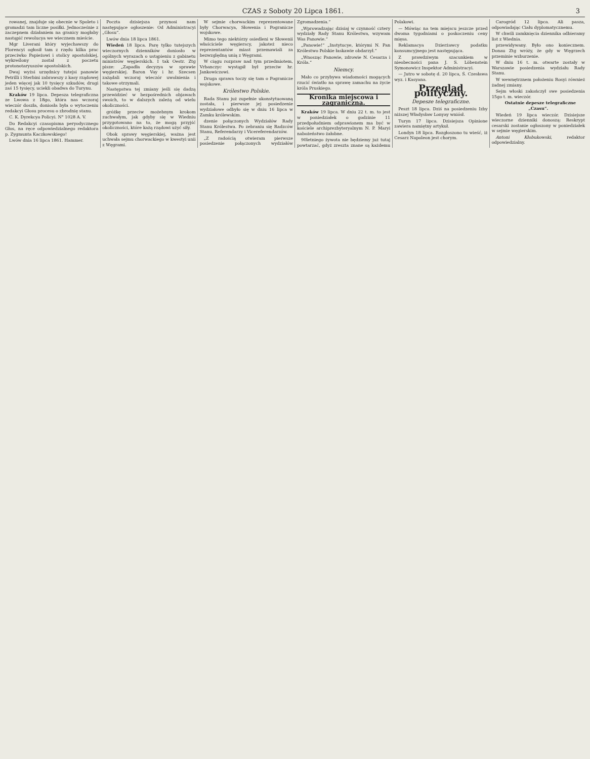CZAS z Soboty 20 Lipca 1861. 3
rowanej, znajduje się obecnie w Spoleto i gromadzi tam liczne posiłki. Jednocześnie z zaczepnem działaniem na granicy mogłaby nastąpić rewolucya we wiecznem mieście.
Mgr Liverani który wyjechawszy do Florencyi ogłosił tam z rzędu kilka prac przeciwko Papieżowi i stolicy apostolskiej, wykreślony został z poczetu protonotaryuszów apostolskich.
Dwaj wyżsi urzędnicy tutejsi panowie Petrilli i Sterbini zabrawszy z kasy rządowej jeden więcej jak 10 tysięcy szkudów, drugi zaś 15 tysięcy, uciekli obadwa do Turynu.
Kraków 19 lipca. Depesza telegraficzna ze Lwowa z 18go, która nas wczoraj wieczór doszła, doniosła była o wytoczeniu redakcyi Głosu procesu o zbrodnię stanu.
C. K. Dyrekcya Policyi. N° 1028 A. V.
Do Redakcyi czasopisma peryodycznego Głos, na ręce odpowiedzialnego redaktora p. Zygmunta Kaczkowskiego!
Lwów dnia 16 lipca 1861. Hammer.
Poczta dzisiejsza przynosi nam następujące ogłoszenie: Od Administracyi „Głosu“.
Lwów dnia 18 lipca 1861.
Wiedeń 18 lipca. Parę tylko tutejszych wieczornych dzienników doniosło w ogólnych wyrazach o ustąpieniu z gabinetu ministrów węgierskich. I tak Oestr. Ztg pisze: „Zapadła decyzya w sprawie węgierskiej. Baron Vay i hr. Szecsen zażądali wczoraj wieczór uwolnienia i takowe otrzymali.
Następstwa tej zmiany jeśli się dadzą przewidzieć w bezpośrednich objawach swoich, to w dalszych zależą od wielu okoliczności.
gróżkę przeciw możebnym krokom zuchwałym, jak gdyby się w Wiedniu przygotowano na to, że mogą przyjść okoliczności, które każą rządowi użyć siły.
Obok sprawy węgierskiej, ważna jest uchwała sejmu chorwackiego w kwestyi unii z Węgrami.
W sejmie chorwackim reprezentowane były Chorwacya, Słowenia i Pogranicze wojskowe.
Mimo tego niektórzy osiedleni w Słowenii właściciele węgierscy, jakoteż nieco reprezentantów miast przemawiali za bezwzględną unią z Węgrami.
W ciągu rozpraw nad tym przedmiotem, Vrbanczyc wystąpił był przeciw hr. Jankowiczowi.
Druga sprawa toczy się tam o Pogranicze wojskowe.
Królestwo Polskie.
Rada Stanu już zupełnie ukonstytuowaną została, i pierwsze jej posiedzenie wydziałowe odbyło się w dniu 16 lipca w Zamku królewskim.
dzenie połączonych Wydziałów Rady Stanu Królestwa. Po zebraniu się Radzców Stanu, Referendarzy i Vicereferendarzów.
„Z radością otwieram pierwsze posiedzenie połączonych wydziałów Zgromadzenia.“
„Wprowadzając dzisiaj w czynność cztery wydziały Rady Stanu Królestwa, wzywam Was Panowie.“
„Panowie!“ „Instytucye, którymi N. Pan Królestwo Polskie łaskawie obdarzył.“
„Wnosząc Panowie, zdrowie N. Cesarza i Króla.“
Niemcy.
Mało co przybywa wiadomości mogących rzucić światło na sprawę zamachu na życie króla Pruskiego.
Kronika miejscowa i zagraniczna.
Kraków 19 lipca. W dniu 22 t. m. to jest w poniedziałek o godzinie 11 przedpołudniem odprawionem ma być w kościele archiprezbyteryalnym N. P. Maryi nabożeństwo żałobne.
90letniego żywota nie będziemy już tutaj powtarzać, gdyż zreszta znane są każdemu Polakowi.
— Mówiąc na tem miejscu jeszcze przed dwoma tygodniami o poskoczeniu ceny mięsa.
Reklamacya Dzierżawcy podatku konsumcyjnego jest następująca.
Z prawdziwym szacunkiem w nieobecności pana J. S. Löbenstein Symonowicz Inspektor Administracyi.
— Jutro w sobotę d. 20 lipca, Ś. Czesława wyz. i Kasyana.
Przegląd polityczny.
Depesze telegraficzne.
Peszt 18 lipca. Dziś na posiedzeniu Izby niższej Władysław Lonyay wniósł.
Turyn 17 lipca. Dzisiejsza Opinione zawiera namiętny artykuł.
Londyn 18 lipca. Rozgłoszono tu wieść, iż Cesarz Napoleon jest chorym.
Carogród 12 lipca. Ali pasza, odpowiadając Ciału dyplomatycznemu.
W chwili zamknięcia dziennika odbieramy list z Wiednia.
przewidywany. Było ono koniecznem. Donau Ztg wróży, że gdy w Węgrzech przeminie wzburzenie.
W dniu 16 t. m. otwarte zostały w Warszawie posiedzenia wydziału Rady Stanu.
W wewnętrznem położeniu Rosyi również żadnej zmiany.
Sejm włoski zakończył swe posiedzenia 15go t. m. wieczór.
Ostatnie depesze telegraficzne „Czasu“.
Wiedeń 19 lipca wieczór. Dzisiejsze wieczorne dzienniki donoszą: Reskrypt cesarski zostanie ogłoszony w poniedziałek w sejmie węgierskim.
Antoni Kłobukowski, redaktor odpowiedzialny.